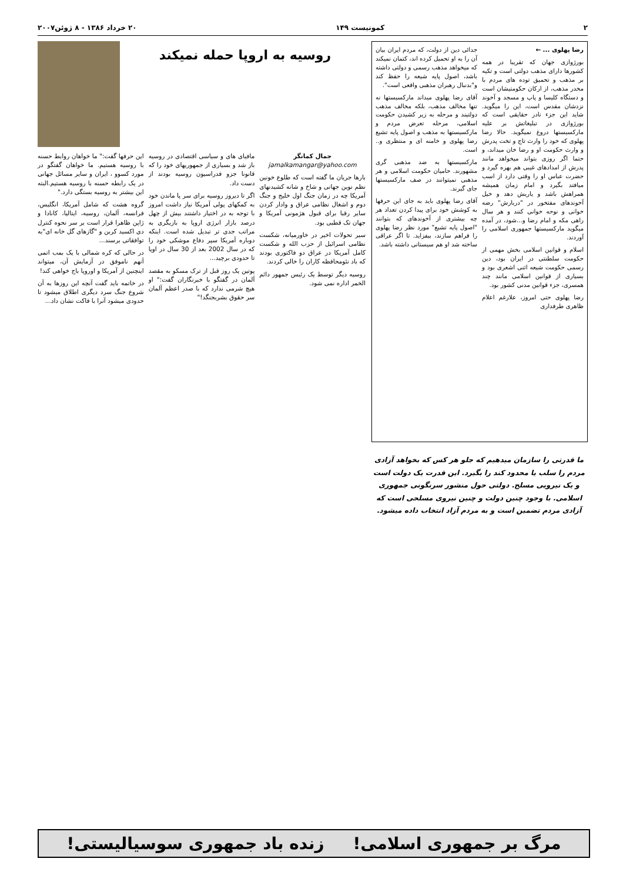۲ کمونیست ۱۴۹ ۲۰ خرداد ۱۳۸۶ - ۸ ژوئن۲۰۰۷
رضا پهلوی ... ←
بورژوازی جهان که تقریبا در همه کشورها دارای مذهب دولتی است و تکیه بر مذهب و تحمیق توده های مردم با مخدر مذهب، از ارکان حکومتیشان است و دستگاه کلیسا و پاپ و مسجد و آخوند نزدشان مقدس است، این را میگوید. شاید این جزء نادر حقایقی است که بورژوازی در تبلیغاتش بر علیه مارکسیستها دروغ نمیگوید. حالا رضا پهلوی که خود را وارث تاج و تخت پدرش و وارث حکومت او و رضا خان میداند، و حتما اگر روزی بتواند میخواهد مانند پدرش از امدادهای غیبی هم بهره گیرد و حضرت عباس او را وقتی دارد از اسب میافتد بگیرد و امام زمان همیشه همراهش باشد و یاریش دهد و خیل آخوندهای مفتخور در "دربارش" رضه خوانی و نوحه خوانی کنند و هر سال راهی مکه و امام رضا و...شود، در آمده میگوید مارکسیستها جمهوری اسلامی را آوردند.
اسلام و قوانین اسلامی بخش مهمی از حکومت سلطنتی در ایران بود، دین رسمی حکومت شیعه اثنی اشعری بود و بسیاری از قوانین اسلامی مانند چند همسری، جزء قوانین مدنی کشور بود.
رضا پهلوی حتی امروز، علارغم اعلام ظاهری طرفداری
جدائی دین از دولت، که مردم ایران بیان آن را به او تحمیل کرده اند، کتمان نمیکند که میخواهد مذهب رسمی و دولتی داشته باشد، اصول پایه شیعه را حفظ کند و"بدنبال رهبران مذهبی واقعی است".
آقای رضا پهلوی میداند مارکسیستها نه تنها مخالف مذهب، بلکه مخالف مذهب دولتیند و مرحله به زیر کشیدن حکومت اسلامی، مرحله تعرض مردم و مارکسیستها به مذهب و اصول پایه تشیع رضا پهلوی و خامنه ای و منتظری و.. است.
مارکسیستها به ضد مذهبی گری مشهورند. حامیان حکومت اسلامی و هر مذهبی نمیتوانند در صف مارکسیستها جای گیرند.
آقای رضا پهلوی باید به جای این حرفها به کوشش خود برای پیدا کردن تعداد هر چه بیشتری از آخوندهای که بتوانند "اصول پایه تشیع" مورد نظر رضا پهلوی را فراهم سازند، بیفزاید. تا اگر عراقی ساخته شد او هم سیستانی داشته باشد.
ما قدرتی را سازمان میدهیم که جلو هر کس که بخواهد آزادی مردم را سلب یا محدود کند را بگیرد. این قدرت یک دولت است و یک نیرویی مسلح. دولتی حول منشور سرنگونی جمهوری اسلامی. با وجود چنین دولت و چنین نیروی مسلحی است که آزادی مردم تضمین است و به مردم آزاد انتخاب داده میشود.
روسیه به اروپا حمله نمیکند
جمال کمانگر
jamalkamangar@yahoo.com
بارها جریان ما گفته است که طلوع خونین نظم نوین جهانی و شاخ و شانه کشیدنهای آمریکا چه در زمان جنگ اول خلیج و جنگ دوم و اشغال نظامی عراق و وادار کردن سایر رقبا برای قبول هژمونی آمریکا و جهان تک قطبی بود.
سیر تحولات اخیر در خاورمیانه، شکست نظامی اسرائیل از حزب الله و شکست کامل آمریکا در عراق دو فاکتوری بودند که باد نئومحافظه کاران را خالی کردند.
روسیه دیگر توسط یک رئیس جمهور دائم الخمر اداره نمی شود.
مافیای های و سیاسی اقتصادی در روسیه باز شد و بسیاری از جمهوریهای خود را که قانونا جزو فدراسیون روسیه بودند از دست داد.
اگر تا دیروز روسیه برای سر پا ماندن خود به کمکهای پولی آمریکا نیاز داشت امروز با توجه به در اختیار داشتند بیش از چهل درصد بازار انرژی اروپا به بازیگری به مراتب جدی تر تبدیل شده است. اینکه دوباره آمریکا سپر دفاع موشکی خود را که در سال 2002 بعد از 30 سال در اوپا تا حدودی برچید...
پوتین یک روز قبل از ترک مسکو به مقصد آلمان در گفتگو با خبرنگاران گفت:" او هیچ شرمی ندارد که با صدر اعظم آلمان سر حقوق بشربجنگد!"
این حرفها گفت:" ما خواهان روابط حسنه با روسیه هستیم. ما خواهان گفتگو در مورد کسوو ، ایران و سایر مسائل جهانی در یک رابطه حسنه با روسیه هستیم.البته این بیشتر به روسیه بستگی دارد."
گروه هشت که شامل آمریکا، انگلیس، فرانسه، آلمان، روسیه، ایتالیا، کانادا و ژاپن ظاهرا قرار است بر سر نحوه کنترل دی اکسید کربن و "گازهای گل خانه ای"به توافقاتی برسند...
در حالی که کره شمالی با یک بمب اتمی آنهم ناموفق در آزمایش آن، میتواند اینچنین از آمریکا و اوروپا باج خواهی کند!
در خاتمه باید گفت آنچه این روزها به آن شروع جنگ سرد دیگری اطلاق میشود تا حدودی میشود آنرا با فاکت نشان داد...
مرگ بر جمهوری اسلامی! زنده باد جمهوری سوسیالیستی!